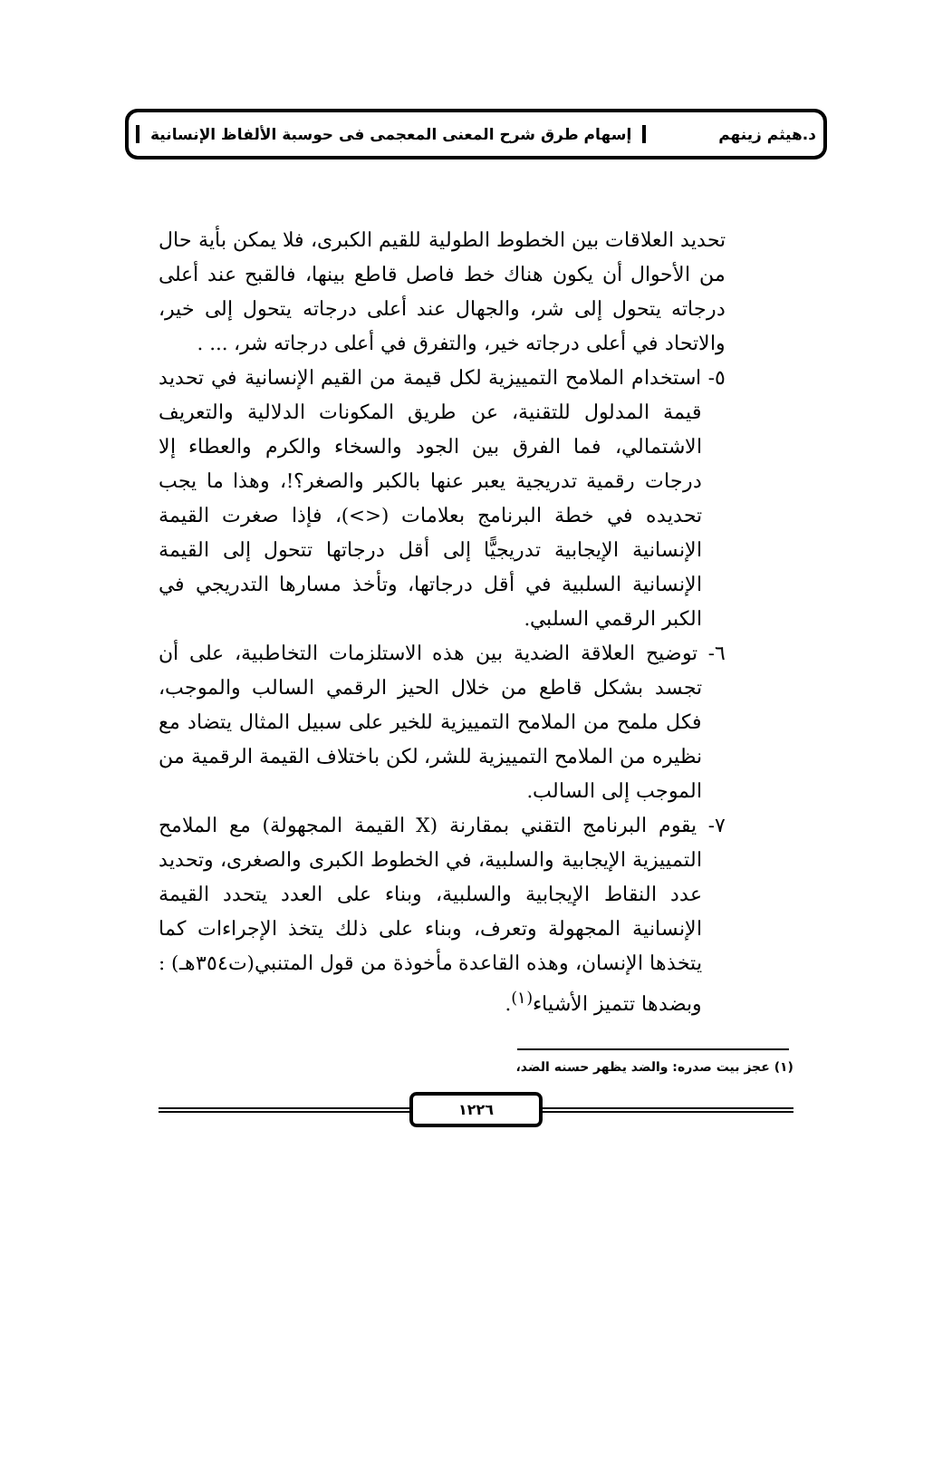د.هيثم زينهم إسهام طرق شرح المعنى المعجمى فى حوسبة الألفاظ الإنسانية
تحديد العلاقات بين الخطوط الطولية للقيم الكبرى، فلا يمكن بأية حال من الأحوال أن يكون هناك خط فاصل قاطع بينها، فالقبح عند أعلى درجاته يتحول إلى شر، والجهال عند أعلى درجاته يتحول إلى خير، والاتحاد في أعلى درجاته خير، والتفرق في أعلى درجاته شر، ... .
٥- استخدام الملامح التمييزية لكل قيمة من القيم الإنسانية في تحديد قيمة المدلول للتقنية، عن طريق المكونات الدلالية والتعريف الاشتمالي، فما الفرق بين الجود والسخاء والكرم والعطاء إلا درجات رقمية تدريجية يعبر عنها بالكبر والصغر؟!، وهذا ما يجب تحديده في خطة البرنامج بعلامات (<>)، فإذا صغرت القيمة الإنسانية الإيجابية تدريجيًّا إلى أقل درجاتها تتحول إلى القيمة الإنسانية السلبية في أقل درجاتها، وتأخذ مسارها التدريجي في الكبر الرقمي السلبي.
٦- توضيح العلاقة الضدية بين هذه الاستلزمات التخاطبية، على أن تجسد بشكل قاطع من خلال الحيز الرقمي السالب والموجب، فكل ملمح من الملامح التمييزية للخير على سبيل المثال يتضاد مع نظيره من الملامح التمييزية للشر، لكن باختلاف القيمة الرقمية من الموجب إلى السالب.
٧- يقوم البرنامج التقني بمقارنة (X القيمة المجهولة) مع الملامح التمييزية الإيجابية والسلبية، في الخطوط الكبرى والصغرى، وتحديد عدد النقاط الإيجابية والسلبية، وبناء على العدد يتحدد القيمة الإنسانية المجهولة وتعرف، وبناء على ذلك يتخذ الإجراءات كما يتخذها الإنسان، وهذه القاعدة مأخوذة من قول المتنبي(ت٣٥٤هـ) : وبضدها تتميز الأشياء<sup>(١)</sup>.
(١) عجز بيت صدره: والضد يظهر حسنه الضد،
١٢٢٦